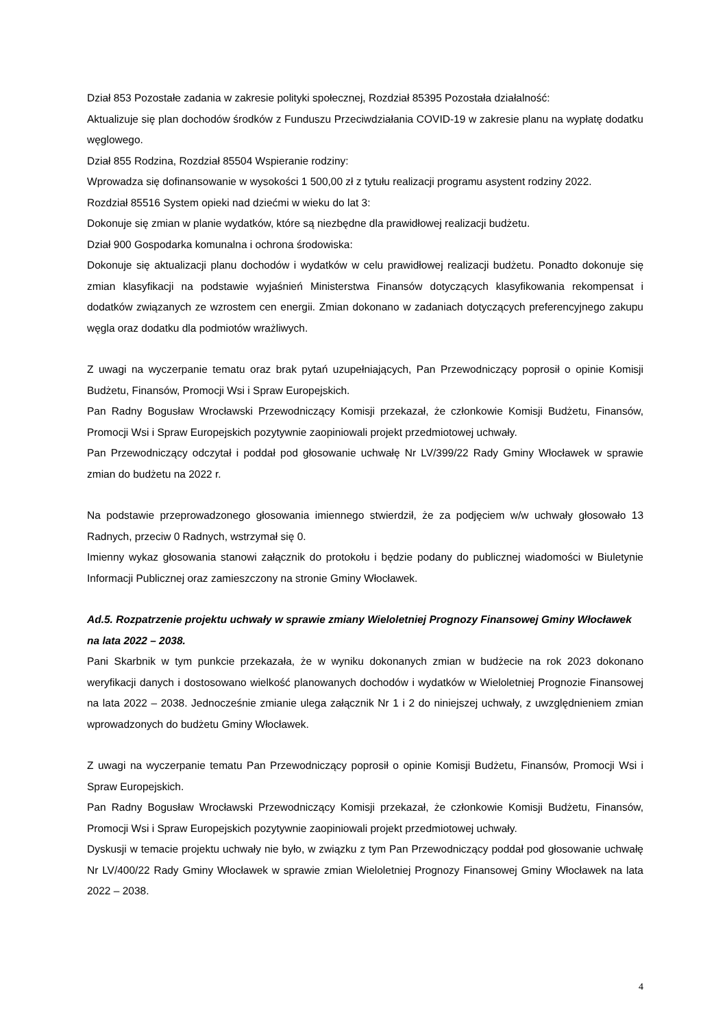Dział 853 Pozostałe zadania w zakresie polityki społecznej, Rozdział 85395 Pozostała działalność:
Aktualizuje się plan dochodów środków z Funduszu Przeciwdziałania COVID-19 w zakresie planu na wypłatę dodatku węglowego.
Dział 855 Rodzina, Rozdział 85504 Wspieranie rodziny:
Wprowadza się dofinansowanie w wysokości 1 500,00 zł z tytułu realizacji programu asystent rodziny 2022.
Rozdział 85516 System opieki nad dziećmi w wieku do lat 3:
Dokonuje się zmian w planie wydatków, które są niezbędne dla prawidłowej realizacji budżetu.
Dział 900 Gospodarka komunalna i ochrona środowiska:
Dokonuje się aktualizacji planu dochodów i wydatków w celu prawidłowej realizacji budżetu. Ponadto dokonuje się zmian klasyfikacji na podstawie wyjaśnień Ministerstwa Finansów dotyczących klasyfikowania rekompensat i dodatków związanych ze wzrostem cen energii. Zmian dokonano w zadaniach dotyczących preferencyjnego zakupu węgla oraz dodatku dla podmiotów wrażliwych.
Z uwagi na wyczerpanie tematu oraz brak pytań uzupełniających, Pan Przewodniczący poprosił o opinie Komisji Budżetu, Finansów, Promocji Wsi i Spraw Europejskich.
Pan Radny Bogusław Wrocławski Przewodniczący Komisji przekazał, że członkowie Komisji Budżetu, Finansów, Promocji Wsi i Spraw Europejskich pozytywnie zaopiniowali projekt przedmiotowej uchwały.
Pan Przewodniczący odczytał i poddał pod głosowanie uchwałę Nr LV/399/22 Rady Gminy Włocławek w sprawie zmian do budżetu na 2022 r.
Na podstawie przeprowadzonego głosowania imiennego stwierdził, że za podjęciem w/w uchwały głosowało 13 Radnych, przeciw 0 Radnych, wstrzymał się 0.
Imienny wykaz głosowania stanowi załącznik do protokołu i będzie podany do publicznej wiadomości w Biuletynie Informacji Publicznej oraz zamieszczony na stronie Gminy Włocławek.
Ad.5. Rozpatrzenie projektu uchwały w sprawie zmiany Wieloletniej Prognozy Finansowej Gminy Włocławek na lata 2022 – 2038.
Pani Skarbnik w tym punkcie przekazała, że w wyniku dokonanych zmian w budżecie na rok 2023 dokonano weryfikacji danych i dostosowano wielkość planowanych dochodów i wydatków w Wieloletniej Prognozie Finansowej na lata 2022 – 2038. Jednocześnie zmianie ulega załącznik Nr 1 i 2 do niniejszej uchwały, z uwzględnieniem zmian wprowadzonych do budżetu Gminy Włocławek.
Z uwagi na wyczerpanie tematu Pan Przewodniczący poprosił o opinie Komisji Budżetu, Finansów, Promocji Wsi i Spraw Europejskich.
Pan Radny Bogusław Wrocławski Przewodniczący Komisji przekazał, że członkowie Komisji Budżetu, Finansów, Promocji Wsi i Spraw Europejskich pozytywnie zaopiniowali projekt przedmiotowej uchwały.
Dyskusji w temacie projektu uchwały nie było, w związku z tym Pan Przewodniczący poddał pod głosowanie uchwałę Nr LV/400/22 Rady Gminy Włocławek w sprawie zmian Wieloletniej Prognozy Finansowej Gminy Włocławek na lata 2022 – 2038.
4